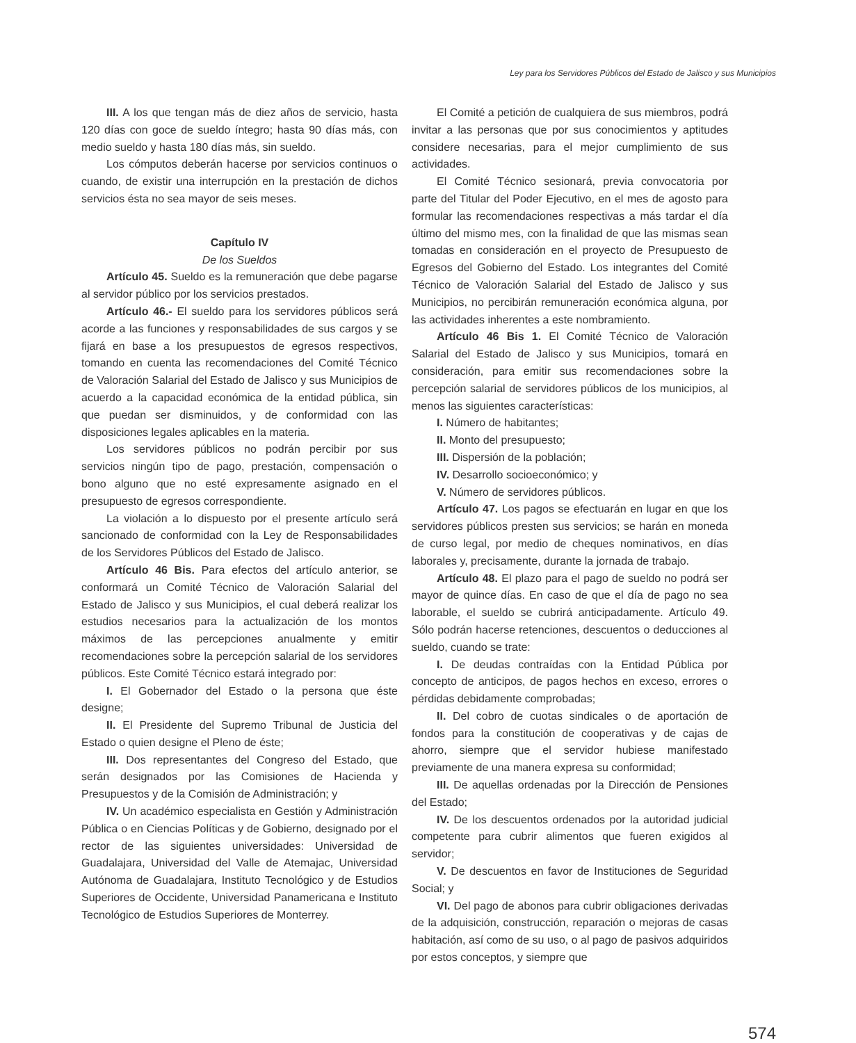Ley para los Servidores Públicos del Estado de Jalisco y sus Municipios
III. A los que tengan más de diez años de servicio, hasta 120 días con goce de sueldo íntegro; hasta 90 días más, con medio sueldo y hasta 180 días más, sin sueldo.
Los cómputos deberán hacerse por servicios continuos o cuando, de existir una interrupción en la prestación de dichos servicios ésta no sea mayor de seis meses.
Capítulo IV
De los Sueldos
Artículo 45. Sueldo es la remuneración que debe pagarse al servidor público por los servicios prestados.
Artículo 46.- El sueldo para los servidores públicos será acorde a las funciones y responsabilidades de sus cargos y se fijará en base a los presupuestos de egresos respectivos, tomando en cuenta las recomendaciones del Comité Técnico de Valoración Salarial del Estado de Jalisco y sus Municipios de acuerdo a la capacidad económica de la entidad pública, sin que puedan ser disminuidos, y de conformidad con las disposiciones legales aplicables en la materia.
Los servidores públicos no podrán percibir por sus servicios ningún tipo de pago, prestación, compensación o bono alguno que no esté expresamente asignado en el presupuesto de egresos correspondiente.
La violación a lo dispuesto por el presente artículo será sancionado de conformidad con la Ley de Responsabilidades de los Servidores Públicos del Estado de Jalisco.
Artículo 46 Bis. Para efectos del artículo anterior, se conformará un Comité Técnico de Valoración Salarial del Estado de Jalisco y sus Municipios, el cual deberá realizar los estudios necesarios para la actualización de los montos máximos de las percepciones anualmente y emitir recomendaciones sobre la percepción salarial de los servidores públicos. Este Comité Técnico estará integrado por:
I. El Gobernador del Estado o la persona que éste designe;
II. El Presidente del Supremo Tribunal de Justicia del Estado o quien designe el Pleno de éste;
III. Dos representantes del Congreso del Estado, que serán designados por las Comisiones de Hacienda y Presupuestos y de la Comisión de Administración; y
IV. Un académico especialista en Gestión y Administración Pública o en Ciencias Políticas y de Gobierno, designado por el rector de las siguientes universidades: Universidad de Guadalajara, Universidad del Valle de Atemajac, Universidad Autónoma de Guadalajara, Instituto Tecnológico y de Estudios Superiores de Occidente, Universidad Panamericana e Instituto Tecnológico de Estudios Superiores de Monterrey.
El Comité a petición de cualquiera de sus miembros, podrá invitar a las personas que por sus conocimientos y aptitudes considere necesarias, para el mejor cumplimiento de sus actividades.
El Comité Técnico sesionará, previa convocatoria por parte del Titular del Poder Ejecutivo, en el mes de agosto para formular las recomendaciones respectivas a más tardar el día último del mismo mes, con la finalidad de que las mismas sean tomadas en consideración en el proyecto de Presupuesto de Egresos del Gobierno del Estado. Los integrantes del Comité Técnico de Valoración Salarial del Estado de Jalisco y sus Municipios, no percibirán remuneración económica alguna, por las actividades inherentes a este nombramiento.
Artículo 46 Bis 1. El Comité Técnico de Valoración Salarial del Estado de Jalisco y sus Municipios, tomará en consideración, para emitir sus recomendaciones sobre la percepción salarial de servidores públicos de los municipios, al menos las siguientes características:
I. Número de habitantes;
II. Monto del presupuesto;
III. Dispersión de la población;
IV. Desarrollo socioeconómico; y
V. Número de servidores públicos.
Artículo 47. Los pagos se efectuarán en lugar en que los servidores públicos presten sus servicios; se harán en moneda de curso legal, por medio de cheques nominativos, en días laborales y, precisamente, durante la jornada de trabajo.
Artículo 48. El plazo para el pago de sueldo no podrá ser mayor de quince días. En caso de que el día de pago no sea laborable, el sueldo se cubrirá anticipadamente. Artículo 49. Sólo podrán hacerse retenciones, descuentos o deducciones al sueldo, cuando se trate:
I. De deudas contraídas con la Entidad Pública por concepto de anticipos, de pagos hechos en exceso, errores o pérdidas debidamente comprobadas;
II. Del cobro de cuotas sindicales o de aportación de fondos para la constitución de cooperativas y de cajas de ahorro, siempre que el servidor hubiese manifestado previamente de una manera expresa su conformidad;
III. De aquellas ordenadas por la Dirección de Pensiones del Estado;
IV. De los descuentos ordenados por la autoridad judicial competente para cubrir alimentos que fueren exigidos al servidor;
V. De descuentos en favor de Instituciones de Seguridad Social; y
VI. Del pago de abonos para cubrir obligaciones derivadas de la adquisición, construcción, reparación o mejoras de casas habitación, así como de su uso, o al pago de pasivos adquiridos por estos conceptos, y siempre que
574